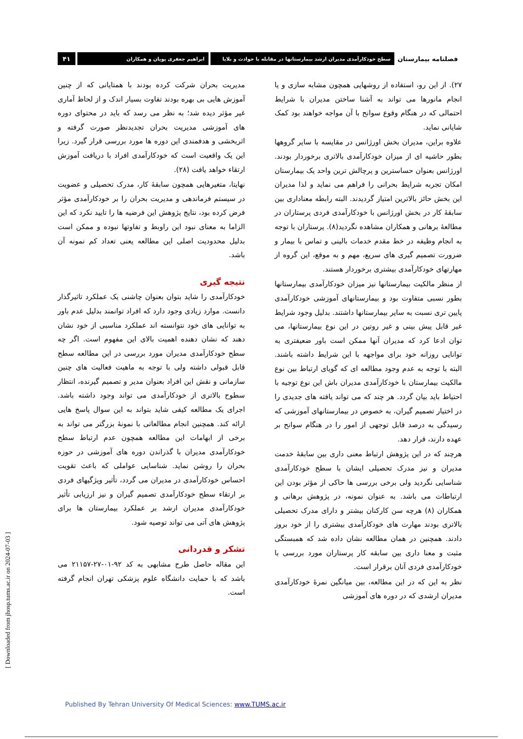فصلنامه بیمارستان
سطح خودکارآمدی مدیران ارشد بیمارستانها در مقابله با حوادث و بلایا
ابراهیم جعفری پویان و همکاران
۴۱
۲۷). از این رو، استفاده از روشهایی همچون مشابه سازی و یا انجام مانورها می تواند به آشنا ساختن مدیران با شرایط احتمالی که در هنگام وقوع سوانح با آن مواجه خواهند بود کمک شایانی نماید.
علاوه براین، مدیران بخش اورژانس در مقایسه با سایر گروهها بطور حاشیه ای از میزان خودکارآمدی بالاتری برخوردار بودند. اورژانس بعنوان حساسترین و پرچالش ترین واحد یک بیمارستان امکان تجربه شرایط بحرانی را فراهم می نماید و لذا مدیران این بخش حائز بالاترین امتیاز گردیدند. البته رابطه معناداری بین سابقهٔ کار در بخش اورژانس با خودکارآمدی فردی پرستاران در مطالعهٔ برهانی و همکاران مشاهده نگردید(۸). پرستاران با توجه به انجام وظیفه در خط مقدم خدمات بالینی و تماس با بیمار و ضرورت تصمیم گیری های سریع، مهم و به موقع، این گروه از مهارتهای خودکارآمدی بیشتری برخوردار هستند.
از منظر مالکیت بیمارستانها نیز میزان خودکارآمدی بیمارستانها بطور نسبی متفاوت بود و بیمارستانهای آموزشی خودکارآمدی پایین تری نسبت به سایر بیمارستانها داشتند. بدلیل وجود شرایط غیر قابل پیش بینی و غیر روتین در این نوع بیمارستانها، می توان ادعا کرد که مدیران آنها ممکن است باور ضعیفتری به توانایی روزانه خود برای مواجهه با این شرایط داشته باشند. البته با توجه به عدم وجود مطالعه ای که گویای ارتباط بین نوع مالکیت بیمارستان با خودکارآمدی مدیران باش این نوع توجیه با احتیاط باید بیان گردد. هر چند که می تواند یافته های جدیدی را در اختیار تصمیم گیران، به خصوص در بیمارستانهای آموزشی که رسیدگی به درصد قابل توجهی از امور را در هنگام سوانح بر عهده دارند، قرار دهد.
هرچند که در این پژوهش ارتباط معنی داری بین سابقهٔ خدمت مدیران و نیز مدرک تحصیلی ایشان با سطح خودکارآمدی شناسایی نگردید ولی برخی بررسی ها حاکی از مؤثر بودن این ارتباطات می باشد. به عنوان نمونه، در پژوهش برهانی و همکاران (۸) هرچه سن کارکنان بیشتر و دارای مدرک تحصیلی بالاتری بودند مهارت های خودکارآمدی بیشتری را از خود بروز دادند. همچنین در همان مطالعه نشان داده شد که همبستگی مثبت و معنا داری بین سابقه کار پرستاران مورد بررسی با خودکارآمدی فردی آنان برقرار است.
نظر به این که در این مطالعه، بین میانگین نمرهٔ خودکارآمدی مدیران ارشدی که در دوره های آموزشی
مدیریت بحران شرکت کرده بودند با همتایانی که از چنین آموزش هایی بی بهره بودند تفاوت بسیار اندک و از لحاظ آماری غیر مؤثر دیده شد؛ به نظر می رسد که باید در محتوای دوره های آموزشی مدیریت بحران تجدیدنظر صورت گرفته و اثربخشی و هدفمندی این دوره ها مورد بررسی قرار گیرد. زیرا این یک واقعیت است که خودکارآمدی افراد با دریافت آموزش ارتقاء خواهد یافت (۲۸).
نهایتا، متغیرهایی همچون سابقهٔ کار، مدرک تحصیلی و عضویت در سیستم فرماندهی و مدیریت بحران را بر خودکارآمدی مؤثر فرض کرده بود، نتایج پژوهش این فرضیه ها را تایید نکرد که این الزاما به معنای نبود این راوبط و تفاوتها نبوده و ممکن است بدلیل محدودیت اصلی این مطالعه یعنی تعداد کم نمونه آن باشد.
نتیجه گیری
خودکارآمدی را شاید بتوان بعنوان چاشنی یک عملکرد تاثیرگذار دانست. موارد زیادی وجود دارد که افراد توانمند بدلیل عدم باور به توانایی های خود نتوانسته اند عملکرد مناسبی از خود نشان دهند که نشان دهنده اهمیت بالای این مفهوم است. اگر چه سطح خودکارآمدی مدیران مورد بررسی در این مطالعه سطح قابل قبولی داشته ولی با توجه به ماهیت فعالیت های چنین سازمانی و نقش این افراد بعنوان مدیر و تصمیم گیرنده، انتظار سطوح بالاتری از خودکارآمدی می تواند وجود داشته باشد. اجرای یک مطالعه کیفی شاید بتواند به این سوال پاسخ هایی ارائه کند. همچنین انجام مطالعاتی با نمونهٔ بزرگتر می تواند به برخی از ابهامات این مطالعه همچون عدم ارتباط سطح خودکارآمدی مدیران با گذراندن دوره های آموزشی در حوزه بحران را روشن نماید. شناسایی عواملی که باعث تقویت احساس خودکارآمدی در مدیران می گردد، تأثیر ویژگیهای فردی بر ارتقاء سطح خودکارآمدی تصمیم گیران و نیز ارزیابی تأثیر خودکارآمدی مدیران ارشد بر عملکرد بیمارستان ها برای پژوهش های آتی می تواند توصیه شود.
تشکر و قدردانی
این مقاله حاصل طرح مشابهی به کد ۹۲-۰۱-۲۷-۲۱۱۵۷ می باشد که با حمایت دانشگاه علوم پزشکی تهران انجام گرفته است.
[ Downloaded from jhosp.tums.ac.ir on 2024-07-03 ]
Published By Tehran University Of Medical Sciences: www.TUMS.ac.ir